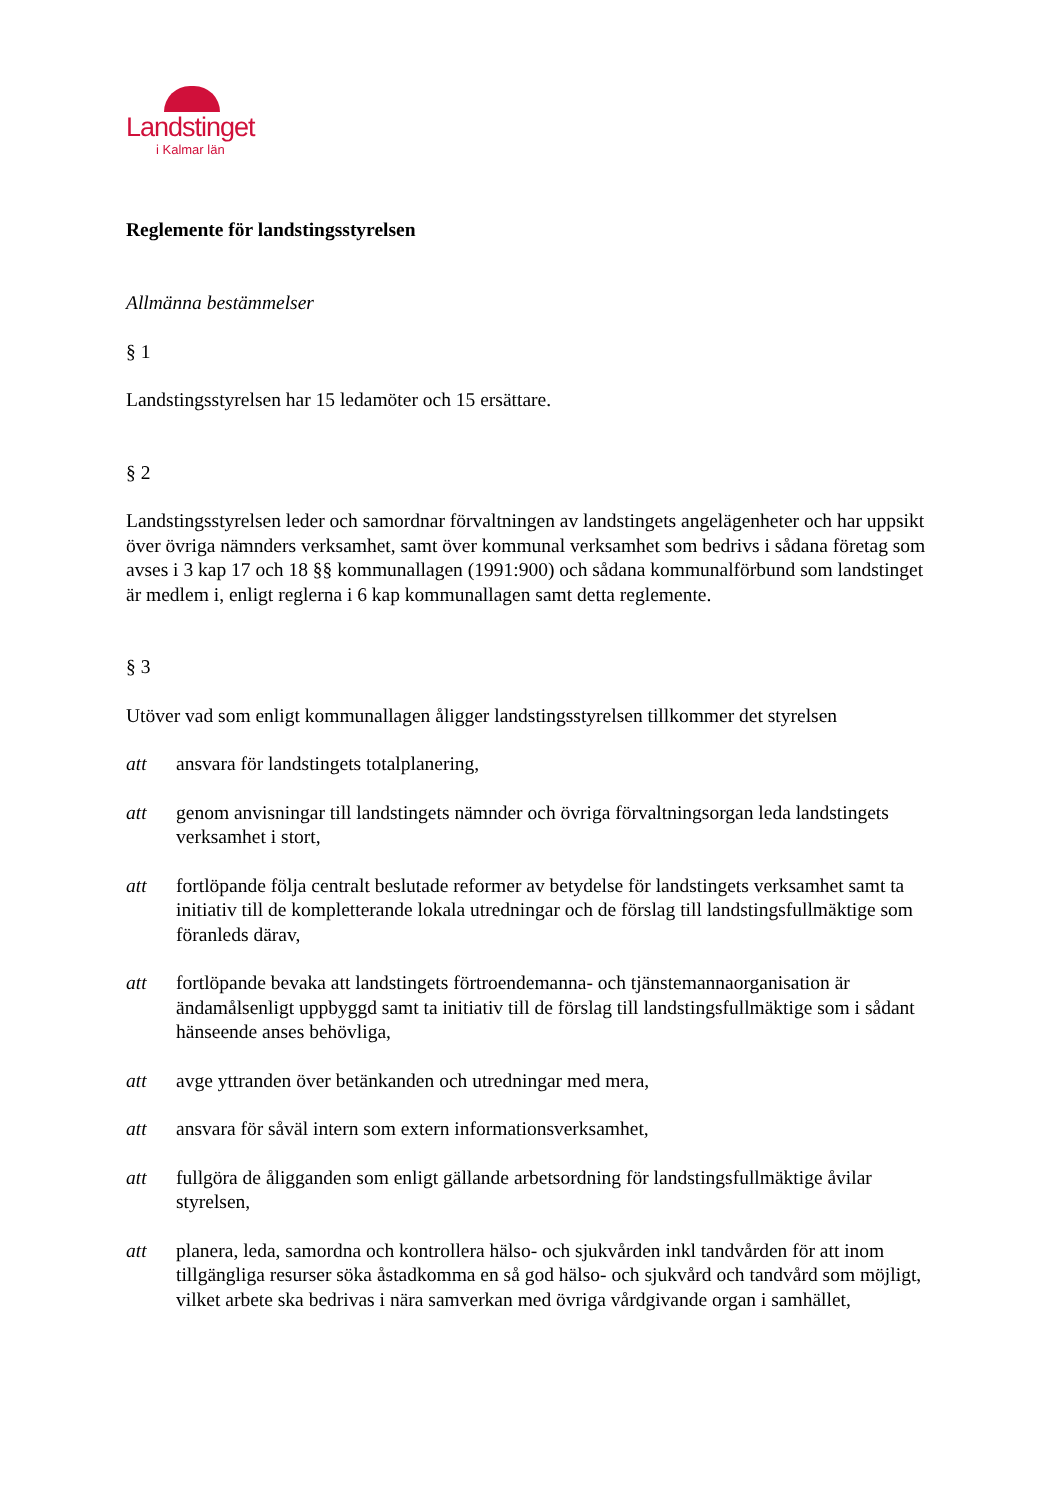Landstinget
i Kalmar län
Reglemente för landstingsstyrelsen
Allmänna bestämmelser
§ 1
Landstingsstyrelsen har 15 ledamöter och 15 ersättare.
§ 2
Landstingsstyrelsen leder och samordnar förvaltningen av landstingets angelägenheter och har uppsikt över övriga nämnders verksamhet, samt över kommunal verksamhet som bedrivs i sådana företag som avses i 3 kap 17 och 18 §§ kommunallagen (1991:900) och sådana kommunalförbund som landstinget är medlem i, enligt reglerna i 6 kap kommunallagen samt detta reglemente.
§ 3
Utöver vad som enligt kommunallagen åligger landstingsstyrelsen tillkommer det styrelsen
att ansvara för landstingets totalplanering,
att genom anvisningar till landstingets nämnder och övriga förvaltningsorgan leda landstingets verksamhet i stort,
att fortlöpande följa centralt beslutade reformer av betydelse för landstingets verksamhet samt ta initiativ till de kompletterande lokala utredningar och de förslag till landstingsfullmäktige som föranleds därav,
att fortlöpande bevaka att landstingets förtroendemanna- och tjänstemannaorganisation är ändamålsenligt uppbyggd samt ta initiativ till de förslag till landstingsfullmäktige som i sådant hänseende anses behövliga,
att avge yttranden över betänkanden och utredningar med mera,
att ansvara för såväl intern som extern informationsverksamhet,
att fullgöra de åligganden som enligt gällande arbetsordning för landstingsfullmäktige åvilar styrelsen,
att planera, leda, samordna och kontrollera hälso- och sjukvården inkl tandvården för att inom tillgängliga resurser söka åstadkomma en så god hälso- och sjukvård och tandvård som möjligt, vilket arbete ska bedrivas i nära samverkan med övriga vårdgivande organ i samhället,